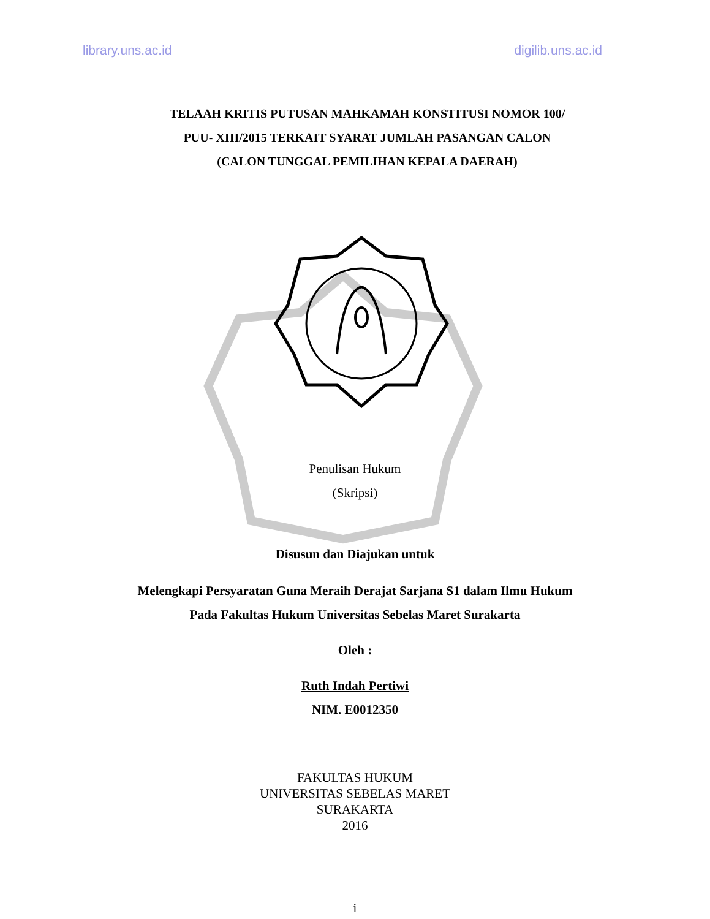library.uns.ac.id digilib.uns.ac.id
TELAAH KRITIS PUTUSAN MAHKAMAH KONSTITUSI NOMOR 100/
PUU- XIII/2015 TERKAIT SYARAT JUMLAH PASANGAN CALON
(CALON TUNGGAL PEMILIHAN KEPALA DAERAH)
Penulisan Hukum
(Skripsi)
Disusun dan Diajukan untuk
Melengkapi Persyaratan Guna Meraih Derajat Sarjana S1 dalam Ilmu Hukum
Pada Fakultas Hukum Universitas Sebelas Maret Surakarta
Oleh :
Ruth Indah Pertiwi
NIM. E0012350
FAKULTAS HUKUM
UNIVERSITAS SEBELAS MARET
SURAKARTA
2016
i